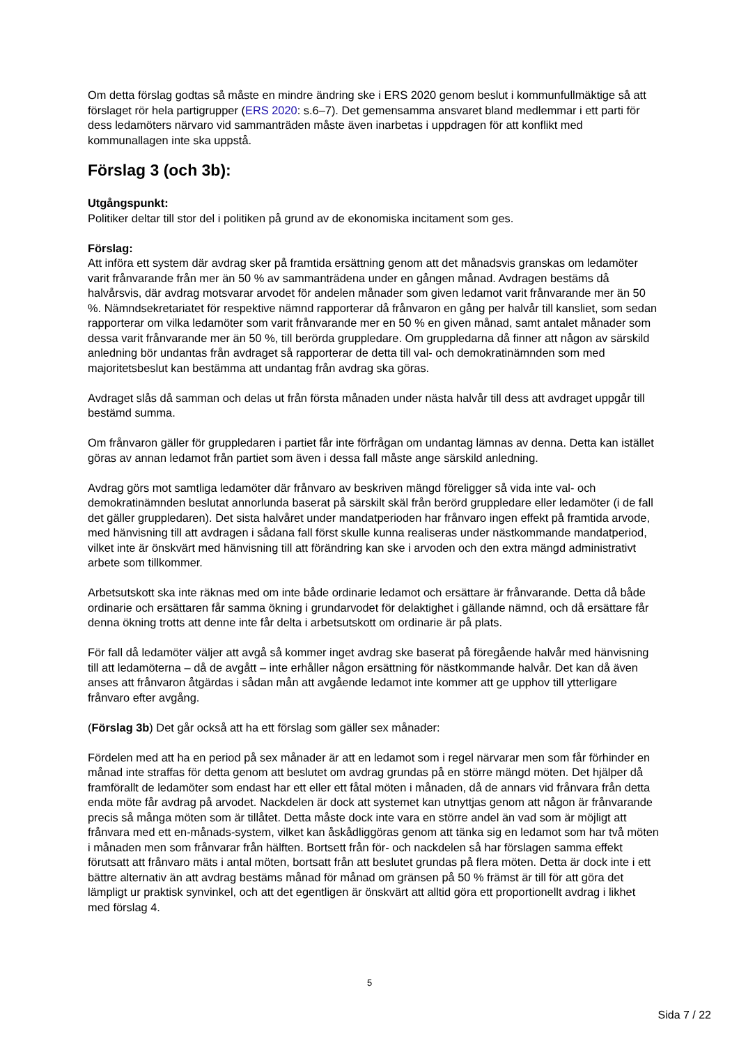Om detta förslag godtas så måste en mindre ändring ske i ERS 2020 genom beslut i kommunfullmäktige så att förslaget rör hela partigrupper (ERS 2020: s.6–7). Det gemensamma ansvaret bland medlemmar i ett parti för dess ledamöters närvaro vid sammanträden måste även inarbetas i uppdragen för att konflikt med kommunallagen inte ska uppstå.
Förslag 3 (och 3b):
Utgångspunkt:
Politiker deltar till stor del i politiken på grund av de ekonomiska incitament som ges.
Förslag:
Att införa ett system där avdrag sker på framtida ersättning genom att det månadsvis granskas om ledamöter varit frånvarande från mer än 50 % av sammanträdena under en gången månad. Avdragen bestäms då halvårsvis, där avdrag motsvarar arvodet för andelen månader som given ledamot varit frånvarande mer än 50 %. Nämndsekretariatet för respektive nämnd rapporterar då frånvaron en gång per halvår till kansliet, som sedan rapporterar om vilka ledamöter som varit frånvarande mer en 50 % en given månad, samt antalet månader som dessa varit frånvarande mer än 50 %, till berörda gruppledare. Om gruppledarna då finner att någon av särskild anledning bör undantas från avdraget så rapporterar de detta till val- och demokratinämnden som med majoritetsbeslut kan bestämma att undantag från avdrag ska göras.
Avdraget slås då samman och delas ut från första månaden under nästa halvår till dess att avdraget uppgår till bestämd summa.
Om frånvaron gäller för gruppledaren i partiet får inte förfrågan om undantag lämnas av denna. Detta kan istället göras av annan ledamot från partiet som även i dessa fall måste ange särskild anledning.
Avdrag görs mot samtliga ledamöter där frånvaro av beskriven mängd föreligger så vida inte val- och demokratinämnden beslutat annorlunda baserat på särskilt skäl från berörd gruppledare eller ledamöter (i de fall det gäller gruppledaren). Det sista halvåret under mandatperioden har frånvaro ingen effekt på framtida arvode, med hänvisning till att avdragen i sådana fall först skulle kunna realiseras under nästkommande mandatperiod, vilket inte är önskvärt med hänvisning till att förändring kan ske i arvoden och den extra mängd administrativt arbete som tillkommer.
Arbetsutskott ska inte räknas med om inte både ordinarie ledamot och ersättare är frånvarande. Detta då både ordinarie och ersättaren får samma ökning i grundarvodet för delaktighet i gällande nämnd, och då ersättare får denna ökning trotts att denne inte får delta i arbetsutskott om ordinarie är på plats.
För fall då ledamöter väljer att avgå så kommer inget avdrag ske baserat på föregående halvår med hänvisning till att ledamöterna – då de avgått – inte erhåller någon ersättning för nästkommande halvår. Det kan då även anses att frånvaron åtgärdas i sådan mån att avgående ledamot inte kommer att ge upphov till ytterligare frånvaro efter avgång.
(Förslag 3b) Det går också att ha ett förslag som gäller sex månader:
Fördelen med att ha en period på sex månader är att en ledamot som i regel närvarar men som får förhinder en månad inte straffas för detta genom att beslutet om avdrag grundas på en större mängd möten. Det hjälper då framförallt de ledamöter som endast har ett eller ett fåtal möten i månaden, då de annars vid frånvara från detta enda möte får avdrag på arvodet. Nackdelen är dock att systemet kan utnyttjas genom att någon är frånvarande precis så många möten som är tillåtet. Detta måste dock inte vara en större andel än vad som är möjligt att frånvara med ett en-månads-system, vilket kan åskådliggöras genom att tänka sig en ledamot som har två möten i månaden men som frånvarar från hälften. Bortsett från för- och nackdelen så har förslagen samma effekt förutsatt att frånvaro mäts i antal möten, bortsatt från att beslutet grundas på flera möten. Detta är dock inte i ett bättre alternativ än att avdrag bestäms månad för månad om gränsen på 50 % främst är till för att göra det lämpligt ur praktisk synvinkel, och att det egentligen är önskvärt att alltid göra ett proportionellt avdrag i likhet med förslag 4.
5
Sida 7 / 22